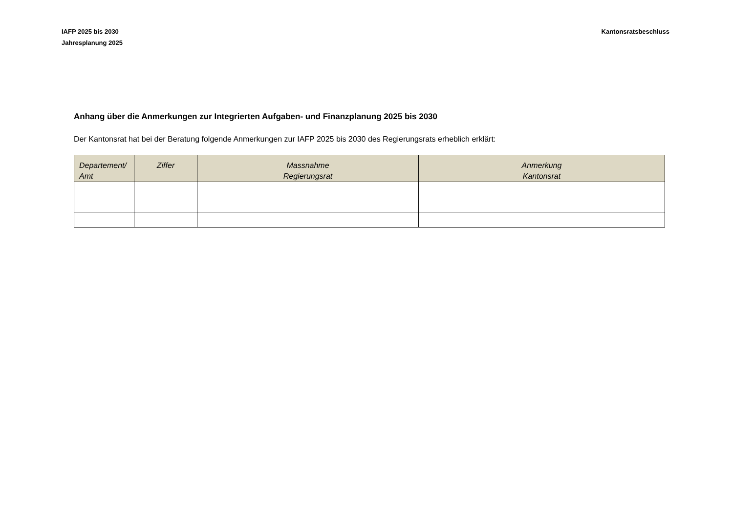IAFP 2025 bis 2030
Jahresplanung 2025
Kantonsratsbeschluss
Anhang über die Anmerkungen zur Integrierten Aufgaben- und Finanzplanung 2025 bis 2030
Der Kantonsrat hat bei der Beratung folgende Anmerkungen zur IAFP 2025 bis 2030 des Regierungsrats erheblich erklärt:
| Departement/ Amt | Ziffer | Massnahme Regierungsrat | Anmerkung Kantonsrat |
| --- | --- | --- | --- |